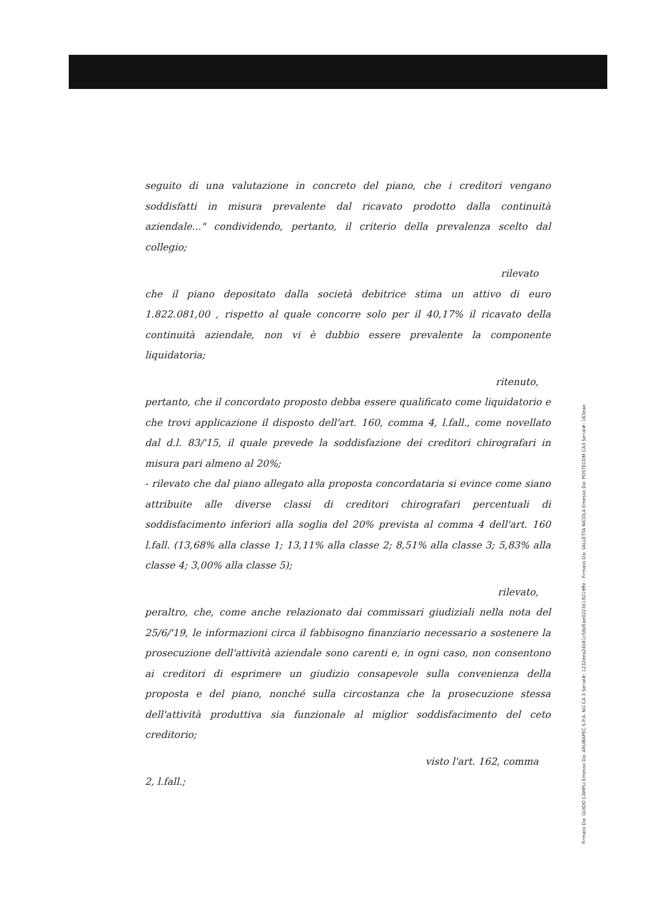seguito di una valutazione in concreto del piano, che i creditori vengano soddisfatti in misura prevalente dal ricavato prodotto dalla continuità aziendale..." condividendo, pertanto, il criterio della prevalenza scelto dal collegio;
rilevato
che il piano depositato dalla società debitrice stima un attivo di euro 1.822.081,00 , rispetto al quale concorre solo per il 40,17% il ricavato della continuità aziendale, non vi è dubbio essere prevalente la componente liquidatoria;
ritenuto,
pertanto, che il concordato proposto debba essere qualificato come liquidatorio e che trovi applicazione il disposto dell'art. 160, comma 4, l.fall., come novellato dal d.l. 83/'15, il quale prevede la soddisfazione dei creditori chirografari in misura pari almeno al 20%;
- rilevato che dal piano allegato alla proposta concordataria si evince come siano attribuite alle diverse classi di creditori chirografari percentuali di soddisfacimento inferiori alla soglia del 20% prevista al comma 4 dell'art. 160 l.fall. (13,68% alla classe 1; 13,11% alla classe 2; 8,51% alla classe 3; 5,83% alla classe 4; 3,00% alla classe 5);
rilevato,
peraltro, che, come anche relazionato dai commissari giudiziali nella nota del 25/6/'19, le informazioni circa il fabbisogno finanziario necessario a sostenere la prosecuzione dell'attività aziendale sono carenti e, in ogni caso, non consentono ai creditori di esprimere un giudizio consapevole sulla convenienza della proposta e del piano, nonché sulla circostanza che la prosecuzione stessa dell'attività produttiva sia funzionale al miglior soddisfacimento del ceto creditorio;
visto l'art. 162, comma
2, l.fall.;
Firmato Da: GUIDO CAMPLI Emesso Da: ARUBAPEC S.P.A. NG CA 3 Serial#: 1232eea24b81c58d5ae0223b19219ffe - Firmato Da: VALLETTA NICOLA Emesso Da: POSTECOM CA3 Serial#: 163eae